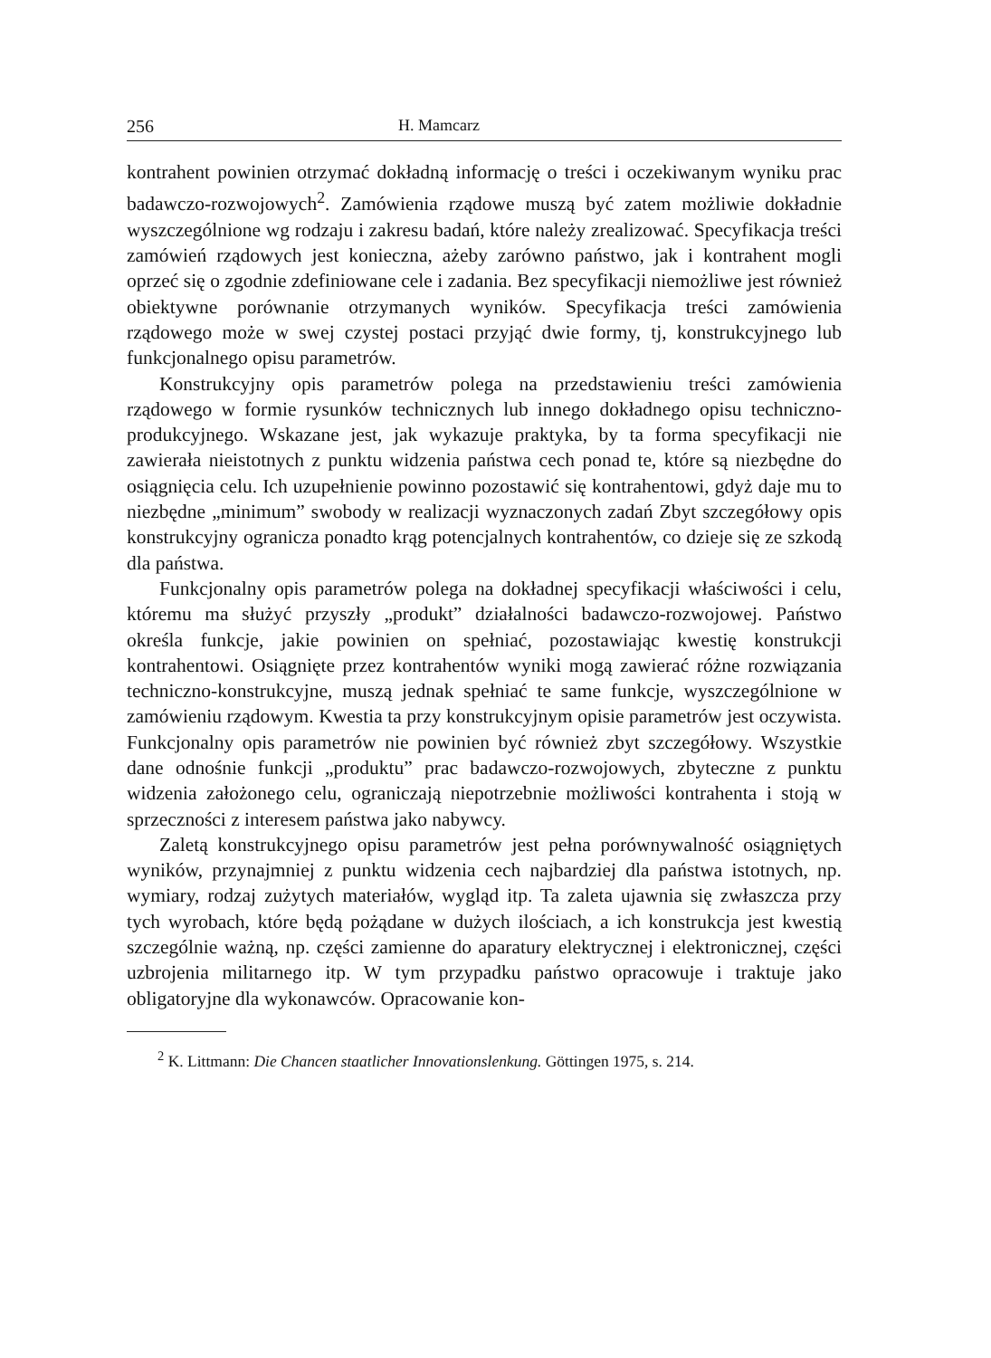256 H. Mamcarz
kontrahent powinien otrzymać dokładną informację o treści i oczekiwanym wyniku prac badawczo-rozwojowych<sup>2</sup>. Zamówienia rządowe muszą być zatem możliwie dokładnie wyszczególnione wg rodzaju i zakresu badań, które należy zrealizować. Specyfikacja treści zamówień rządowych jest konieczna, ażeby zarówno państwo, jak i kontrahent mogli oprzeć się o zgodnie zdefiniowane cele i zadania. Bez specyfikacji niemożliwe jest również obiektywne porównanie otrzymanych wyników. Specyfikacja treści zamówienia rządowego może w swej czystej postaci przyjąć dwie formy, tj, konstrukcyjnego lub funkcjonalnego opisu parametrów.
Konstrukcyjny opis parametrów polega na przedstawieniu treści zamówienia rządowego w formie rysunków technicznych lub innego dokładnego opisu techniczno-produkcyjnego. Wskazane jest, jak wykazuje praktyka, by ta forma specyfikacji nie zawierała nieistotnych z punktu widzenia państwa cech ponad te, które są niezbędne do osiągnięcia celu. Ich uzupełnienie powinno pozostawić się kontrahentowi, gdyż daje mu to niezbędne „minimum” swobody w realizacji wyznaczonych zadań Zbyt szczegółowy opis konstrukcyjny ogranicza ponadto krąg potencjalnych kontrahentów, co dzieje się ze szkodą dla państwa.
Funkcjonalny opis parametrów polega na dokładnej specyfikacji właściwości i celu, któremu ma służyć przyszły „produkt” działalności badawczo-rozwojowej. Państwo określa funkcje, jakie powinien on spełniać, pozostawiając kwestię konstrukcji kontrahentowi. Osiągnięte przez kontrahentów wyniki mogą zawierać różne rozwiązania techniczno-konstrukcyjne, muszą jednak spełniać te same funkcje, wyszczególnione w zamówieniu rządowym. Kwestia ta przy konstrukcyjnym opisie parametrów jest oczywista. Funkcjonalny opis parametrów nie powinien być również zbyt szczegółowy. Wszystkie dane odnośnie funkcji „produktu” prac badawczo-rozwojowych, zbyteczne z punktu widzenia założonego celu, ograniczają niepotrzebnie możliwości kontrahenta i stoją w sprzeczności z interesem państwa jako nabywcy.
Zaletą konstrukcyjnego opisu parametrów jest pełna porównywalność osiągniętych wyników, przynajmniej z punktu widzenia cech najbardziej dla państwa istotnych, np. wymiary, rodzaj zużytych materiałów, wygląd itp. Ta zaleta ujawnia się zwłaszcza przy tych wyrobach, które będą pożądane w dużych ilościach, a ich konstrukcja jest kwestią szczególnie ważną, np. części zamienne do aparatury elektrycznej i elektronicznej, części uzbrojenia militarnego itp. W tym przypadku państwo opracowuje i traktuje jako obligatoryjne dla wykonawców. Opracowanie kon-
<sup>2</sup> K. Littmann: Die Chancen staatlicher Innovationslenkung. Göttingen 1975, s. 214.